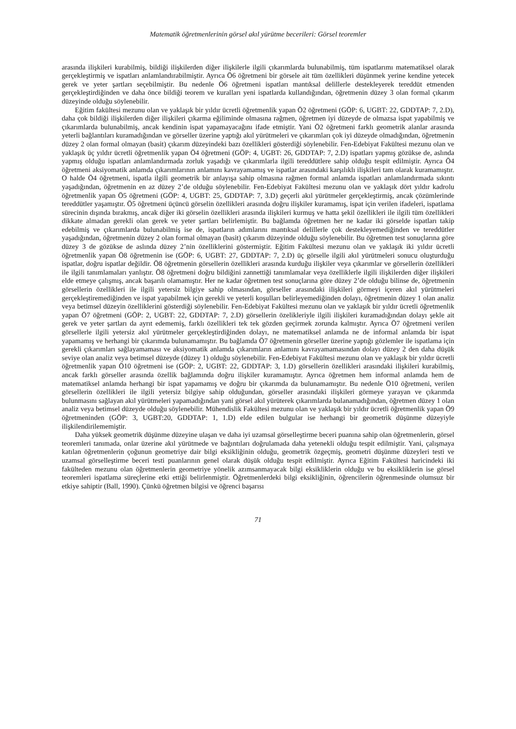Matematik öğretmenlerinin görsel akıl yürütme becerileri: Görsel teoremler
arasında ilişkileri kurabilmiş, bildiği ilişkilerden diğer ilişkilerle ilgili çıkarımlarda bulunabilmiş, tüm ispatlarımı matematiksel olarak gerçekleştirmiş ve ispatları anlamlandırabilmiştir. Ayrıca Ö6 öğretmeni bir görsele ait tüm özellikleri düşünmek yerine kendine yetecek gerek ve yeter şartları seçebilmiştir. Bu nedenle Ö6 öğretmeni ispatları mantıksal delillerle destekleyerek tereddüt etmenden gerçekleştirdiğinden ve daha önce bildiği teorem ve kuralları yeni ispatlarda kullandığından, öğretmenin düzey 3 olan formal çıkarım düzeyinde olduğu söylenebilir.
Eğitim fakültesi mezunu olan ve yaklaşık bir yıldır ücretli öğretmenlik yapan Ö2 öğretmeni (GÖP: 6, UGBT: 22, GDDTAP: 7, 2.D), daha çok bildiği ilişkilerden diğer ilişkileri çıkarma eğiliminde olmasına rağmen, öğretmen iyi düzeyde de olmazsa ispat yapabilmiş ve çıkarımlarda bulunabilmiş, ancak kendinin ispat yapamayacağını ifade etmiştir. Yani Ö2 öğretmeni farklı geometrik alanlar arasında yeterli bağlantıları kuramadığından ve görseller üzerine yaptığı akıl yürütmeleri ve çıkarımları çok iyi düzeyde olmadığından, öğretmenin düzey 2 olan formal olmayan (basit) çıkarım düzeyindeki bazı özellikleri gösterdiği söylenebilir. Fen-Edebiyat Fakültesi mezunu olan ve yaklaşık üç yıldır ücretli öğretmenlik yapan Ö4 öğretmeni (GÖP: 4, UGBT: 26, GDDTAP: 7, 2.D) ispatları yapmış gözükse de, aslında yapmış olduğu ispatları anlamlandırmada zorluk yaşadığı ve çıkarımlarla ilgili tereddütlere sahip olduğu tespit edilmiştir. Ayrıca Ö4 öğretmeni aksiyomatik anlamda çıkarımlarının anlamını kavrayamamış ve ispatlar arasındaki karşılıklı ilişkileri tam olarak kuramamıştır. O halde Ö4 öğretmeni, ispatla ilgili geometrik bir anlayışa sahip olmasına rağmen formal anlamda ispatları anlamlandırmada sıkıntı yaşadığından, öğretmenin en az düzey 2’de olduğu söylenebilir. Fen-Edebiyat Fakültesi mezunu olan ve yaklaşık dört yıldır kadrolu öğretmenlik yapan Ö5 öğretmeni (GÖP: 4, UGBT: 25, GDDTAP: 7, 3.D) geçerli akıl yürütmeler gerçekleştirmiş, ancak çözümlerinde tereddütler yaşamıştır. Ö5 öğretmeni üçüncü görselin özellikleri arasında doğru ilişkiler kuramamış, ispat için verilen ifadeleri, ispatlama sürecinin dışında bırakmış, ancak diğer iki görselin özellikleri arasında ilişkileri kurmuş ve hatta şekil özellikleri ile ilgili tüm özellikleri dikkate almadan gerekli olan gerek ve yeter şartları belirlemiştir. Bu bağlamda öğretmen her ne kadar iki görselde ispatları takip edebilmiş ve çıkarımlarda bulunabilmiş ise de, ispatların adımlarını mantıksal delillerle çok destekleyemediğinden ve tereddütler yaşadığından, öğretmenin düzey 2 olan formal olmayan (basit) çıkarım düzeyinde olduğu söylenebilir. Bu öğretmen test sonuçlarına göre düzey 3 de gözükse de aslında düzey 2’nin özelliklerini göstermiştir. Eğitim Fakültesi mezunu olan ve yaklaşık iki yıldır ücretli öğretmenlik yapan Ö8 öğretmenin ise (GÖP: 6, UGBT: 27, GDDTAP: 7, 2.D) üç görselle ilgili akıl yürütmeleri sonucu oluşturduğu ispatlar, doğru ispatlar değildir. Ö8 öğretmenin görsellerin özellikleri arasında kurduğu ilişkiler veya çıkarımlar ve görsellerin özellikleri ile ilgili tanımlamaları yanlıştır. Ö8 öğretmeni doğru bildiğini zannettiği tanımlamalar veya özelliklerle ilgili ilişkilerden diğer ilişkileri elde etmeye çalışmış, ancak başarılı olamamıştır. Her ne kadar öğretmen test sonuçlarına göre düzey 2’de olduğu bilinse de, öğretmenin görsellerin özellikleri ile ilgili yetersiz bilgiye sahip olmasından, görseller arasındaki ilişkileri görmeyi içeren akıl yürütmeleri gerçekleştiremediğinden ve ispat yapabilmek için gerekli ve yeterli koşulları belirleyemediğinden dolayı, öğretmenin düzey 1 olan analiz veya betimsel düzeyin özelliklerini gösterdiği söylenebilir. Fen-Edebiyat Fakültesi mezunu olan ve yaklaşık bir yıldır ücretli öğretmenlik yapan Ö7 öğretmeni (GÖP: 2, UGBT: 22, GDDTAP: 7, 2.D) görsellerin özelikleriyle ilgili ilişkileri kuramadığından dolayı şekle ait gerek ve yeter şartları da ayrıt edememiş, farklı özellikleri tek tek gözden geçirmek zorunda kalmıştır. Ayrıca Ö7 öğretmeni verilen görsellerle ilgili yetersiz akıl yürütmeler gerçekleştirdiğinden dolayı, ne matematiksel anlamda ne de informal anlamda bir ispat yapamamış ve herhangi bir çıkarımda bulunamamıştır. Bu bağlamda Ö7 öğretmenin görseller üzerine yaptığı gözlemler ile ispatlama için gerekli çıkarımları sağlayamaması ve aksiyomatik anlamda çıkarımların anlamını kavrayamamasından dolayı düzey 2 den daha düşük seviye olan analiz veya betimsel düzeyde (düzey 1) olduğu söylenebilir. Fen-Edebiyat Fakültesi mezunu olan ve yaklaşık bir yıldır ücretli öğretmenlik yapan Ö10 öğretmeni ise (GÖP: 2, UGBT: 22, GDDTAP: 3, 1.D) görsellerin özellikleri arasındaki ilişkileri kurabilmiş, ancak farklı görseller arasında özellik bağlamında doğru ilişkiler kuramamıştır. Ayrıca öğretmen hem informal anlamda hem de matematiksel anlamda herhangi bir ispat yapamamış ve doğru bir çıkarımda da bulunamamıştır. Bu nedenle Ö10 öğretmeni, verilen görsellerin özellikleri ile ilgili yetersiz bilgiye sahip olduğundan, görseller arasındaki ilişkileri görmeye yarayan ve çıkarımda bulunmasını sağlayan akıl yürütmeleri yapamadığından yani görsel akıl yürüterek çıkarımlarda bulanamadığından, öğretmen düzey 1 olan analiz veya betimsel düzeyde olduğu söylenebilir. Mühendislik Fakültesi mezunu olan ve yaklaşık bir yıldır ücretli öğretmenlik yapan Ö9 öğretmeninden (GÖP: 3, UGBT:20, GDDTAP: 1, 1.D) elde edilen bulgular ise herhangi bir geometrik düşünme düzeyiyle ilişkilendirilememiştir.
Daha yüksek geometrik düşünme düzeyine ulaşan ve daha iyi uzamsal görselleştirme beceri puanına sahip olan öğretmenlerin, görsel teoremleri tanımada, onlar üzerine akıl yürütmede ve bağıntıları doğrulamada daha yetenekli olduğu tespit edilmiştir. Yani, çalışmaya katılan öğretmenlerin çoğunun geometriye dair bilgi eksikliğinin olduğu, geometrik özgeçmiş, geometri düşünme düzeyleri testi ve uzamsal görselleştirme beceri testi puanlarının genel olarak düşük olduğu tespit edilmiştir. Ayrıca Eğitim Fakültesi haricindeki iki fakülteden mezunu olan öğretmenlerin geometriye yönelik azımsanmayacak bilgi eksikliklerin olduğu ve bu eksikliklerin ise görsel teoremleri ispatlama süreçlerine etki ettiği belirlenmiştir. Öğretmenlerdeki bilgi eksikliğinin, öğrencilerin öğrenmesinde olumsuz bir etkiye sahiptir (Ball, 1990). Çünkü öğretmen bilgisi ve öğrenci başarısı
71